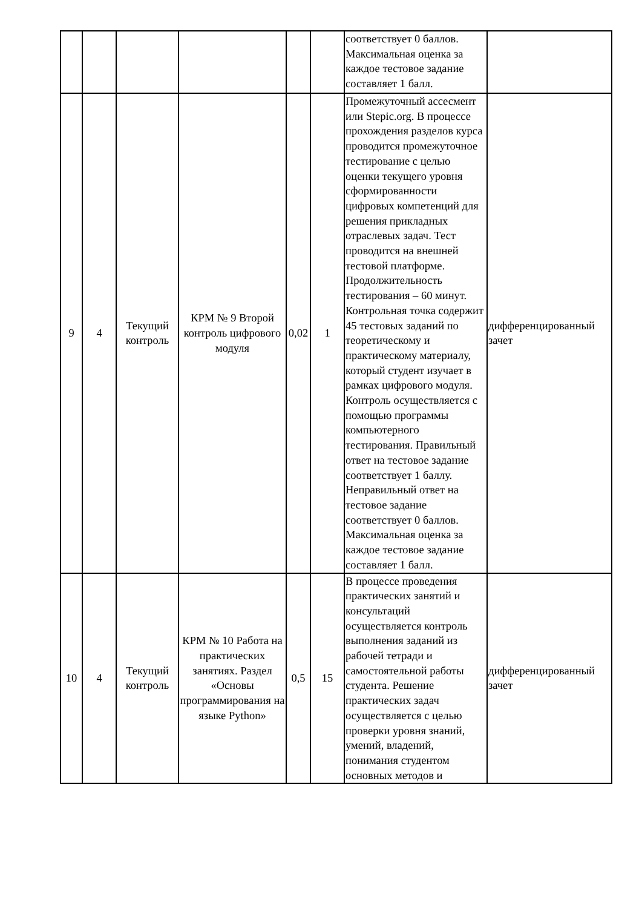| | | | | | | соответствует 0 баллов. Максимальная оценка за каждое тестовое задание составляет 1 балл. | |
| 9 | 4 | Текущий контроль | КРМ № 9 Второй контроль цифрового модуля | 0,02 | 1 | Промежуточный ассесмент или Stepic.org. В процессе прохождения разделов курса проводится промежуточное тестирование с целью оценки текущего уровня сформированности цифровых компетенций для решения прикладных отраслевых задач. Тест проводится на внешней тестовой платформе. Продолжительность тестирования – 60 минут. Контрольная точка содержит 45 тестовых заданий по теоретическому и практическому материалу, который студент изучает в рамках цифрового модуля. Контроль осуществляется с помощью программы компьютерного тестирования. Правильный ответ на тестовое задание соответствует 1 баллу. Неправильный ответ на тестовое задание соответствует 0 баллов. Максимальная оценка за каждое тестовое задание составляет 1 балл. | дифференцированный зачет |
| 10 | 4 | Текущий контроль | КРМ № 10 Работа на практических занятиях. Раздел «Основы программирования на языке Python» | 0,5 | 15 | В процессе проведения практических занятий и консультаций осуществляется контроль выполнения заданий из рабочей тетради и самостоятельной работы студента. Решение практических задач осуществляется с целью проверки уровня знаний, умений, владений, понимания студентом основных методов и | дифференцированный зачет |